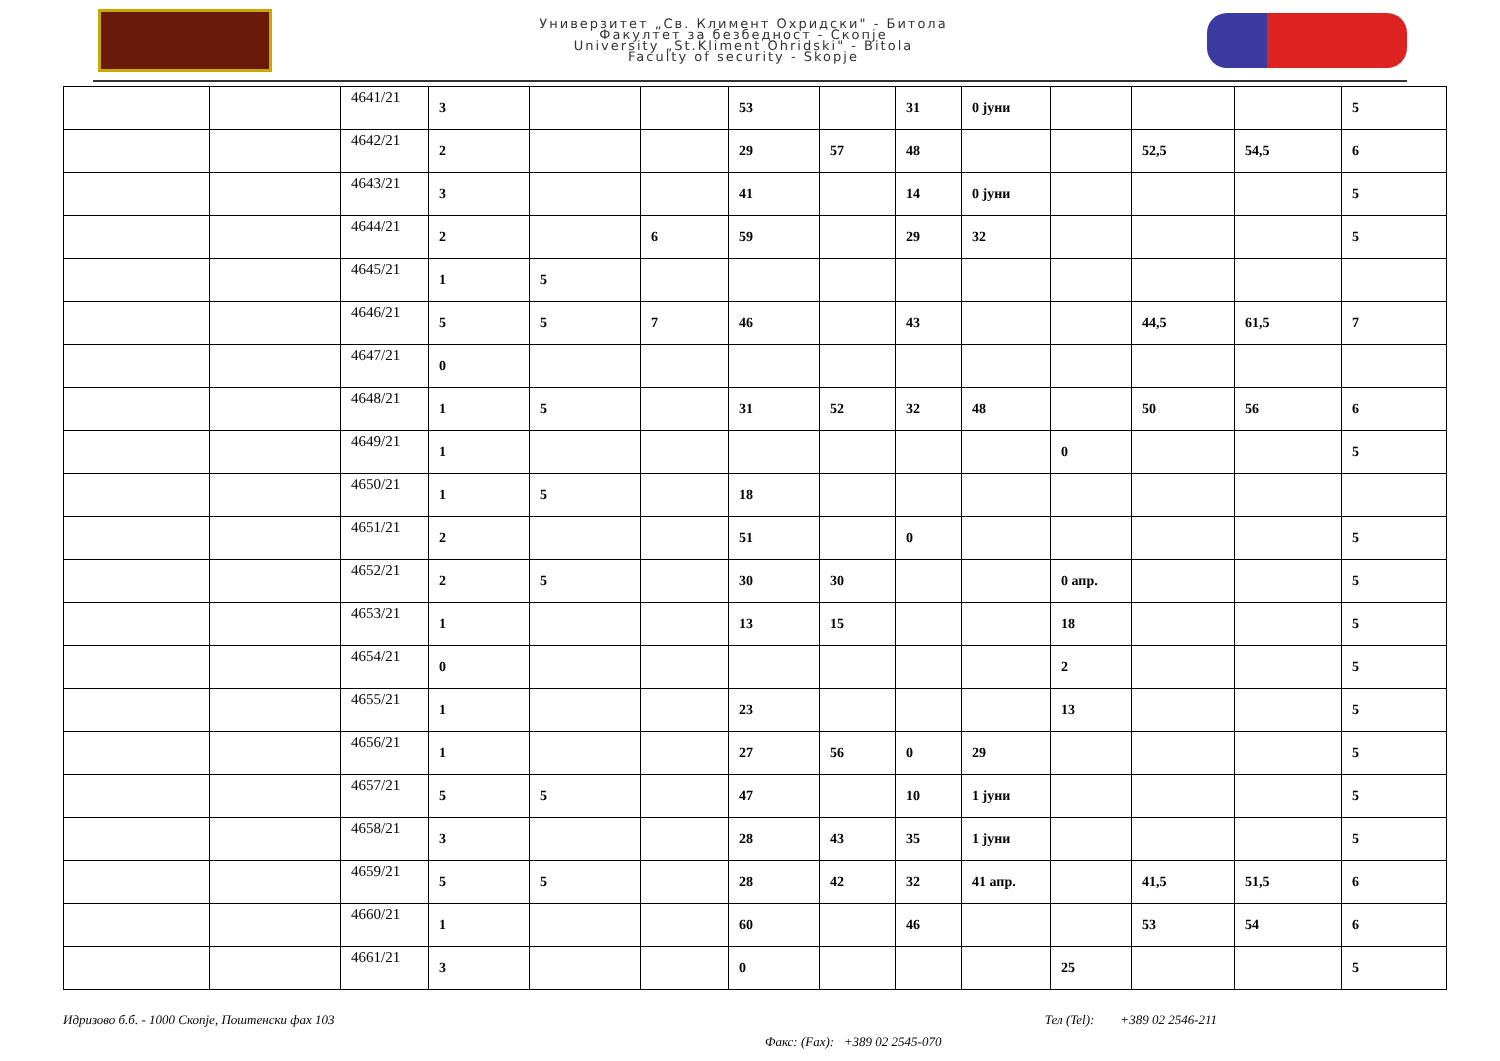Универзитет „Св. Климент Охридски" - Битола
Факултет за безбедност - Скопје
University „St.Kliment Ohridski" - Bitola
Faculty of security - Skopje
| | | 4641/21 | 3 | | | 53 | | 31 | 0 јуни | | | | 5 |
| | | 4642/21 | 2 | | | 29 | 57 | 48 | | | 52,5 | 54,5 | 6 |
| | | 4643/21 | 3 | | | 41 | | 14 | 0 јуни | | | | 5 |
| | | 4644/21 | 2 | | 6 | 59 | | 29 | 32 | | | | 5 |
| | | 4645/21 | 1 | 5 | | | | | | | | | |
| | | 4646/21 | 5 | 5 | 7 | 46 | | 43 | | | 44,5 | 61,5 | 7 |
| | | 4647/21 | 0 | | | | | | | | | | |
| | | 4648/21 | 1 | 5 | | 31 | 52 | 32 | 48 | | 50 | 56 | 6 |
| | | 4649/21 | 1 | | | | | | | 0 | | | 5 |
| | | 4650/21 | 1 | 5 | | 18 | | | | | | | |
| | | 4651/21 | 2 | | | 51 | | 0 | | | | | 5 |
| | | 4652/21 | 2 | 5 | | 30 | 30 | | | 0 апр. | | | 5 |
| | | 4653/21 | 1 | | | 13 | 15 | | | 18 | | | 5 |
| | | 4654/21 | 0 | | | | | | | 2 | | | 5 |
| | | 4655/21 | 1 | | | 23 | | | | 13 | | | 5 |
| | | 4656/21 | 1 | | | 27 | 56 | 0 | 29 | | | | 5 |
| | | 4657/21 | 5 | 5 | | 47 | | 10 | 1 јуни | | | | 5 |
| | | 4658/21 | 3 | | | 28 | 43 | 35 | 1 јуни | | | | 5 |
| | | 4659/21 | 5 | 5 | | 28 | 42 | 32 | 41 апр. | | 41,5 | 51,5 | 6 |
| | | 4660/21 | 1 | | | 60 | | 46 | | | 53 | 54 | 6 |
| | | 4661/21 | 3 | | | 0 | | | | 25 | | | 5 |
Идризово б.б. - 1000 Скопје, Поштенски фах 103 Тел (Tel): +389 02 2546-211
Факс: (Fax): +389 02 2545-070